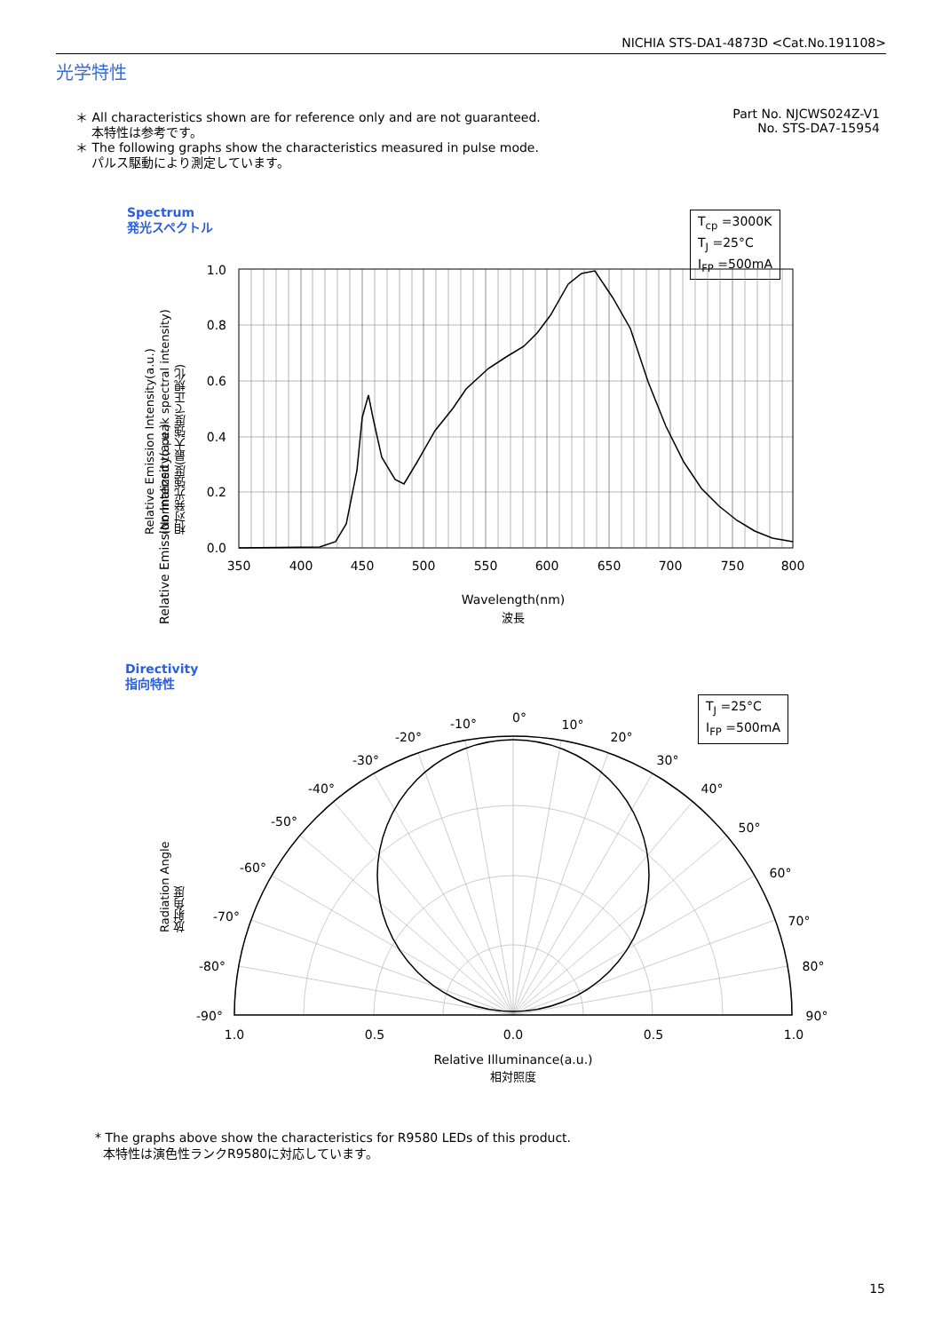NICHIA STS-DA1-4873D <Cat.No.191108>
光学特性
＊ All characteristics shown are for reference only and are not guaranteed.
本特性は参考です。
＊ The following graphs show the characteristics measured in pulse mode.
パルス駆動により測定しています。
Part No. NJCWS024Z-V1
No. STS-DA7-15954
Spectrum
発光スペクトル
T<sub>cp</sub> =3000K
T<sub>J</sub> =25°C
I<sub>FP</sub> =500mA
Relative Emission Intensity(a.u.)
1.0
0.8
0.6
0.4
0.2
0.0
350
400
450
500
550
600
650
700
750
800
Wavelength(nm)
波長
Relative Emission Intensity(a.u.)
(Normalized to peak spectral intensity)
相対発光強度(最大強度で正規化)
Directivity
指向特性
T<sub>J</sub> =25°C
I<sub>FP</sub> =500mA
Radiation Angle
放射角度
0°
-10°
-20°
-30°
-40°
-50°
-60°
-70°
-80°
-90°
10°
20°
30°
40°
50°
60°
70°
80°
90°
1.0
0.5
0.0
0.5
1.0
Relative Illuminance(a.u.)
相対照度
* The graphs above show the characteristics for R9580 LEDs of this product.
本特性は演色性ランクR9580に対応しています。
15